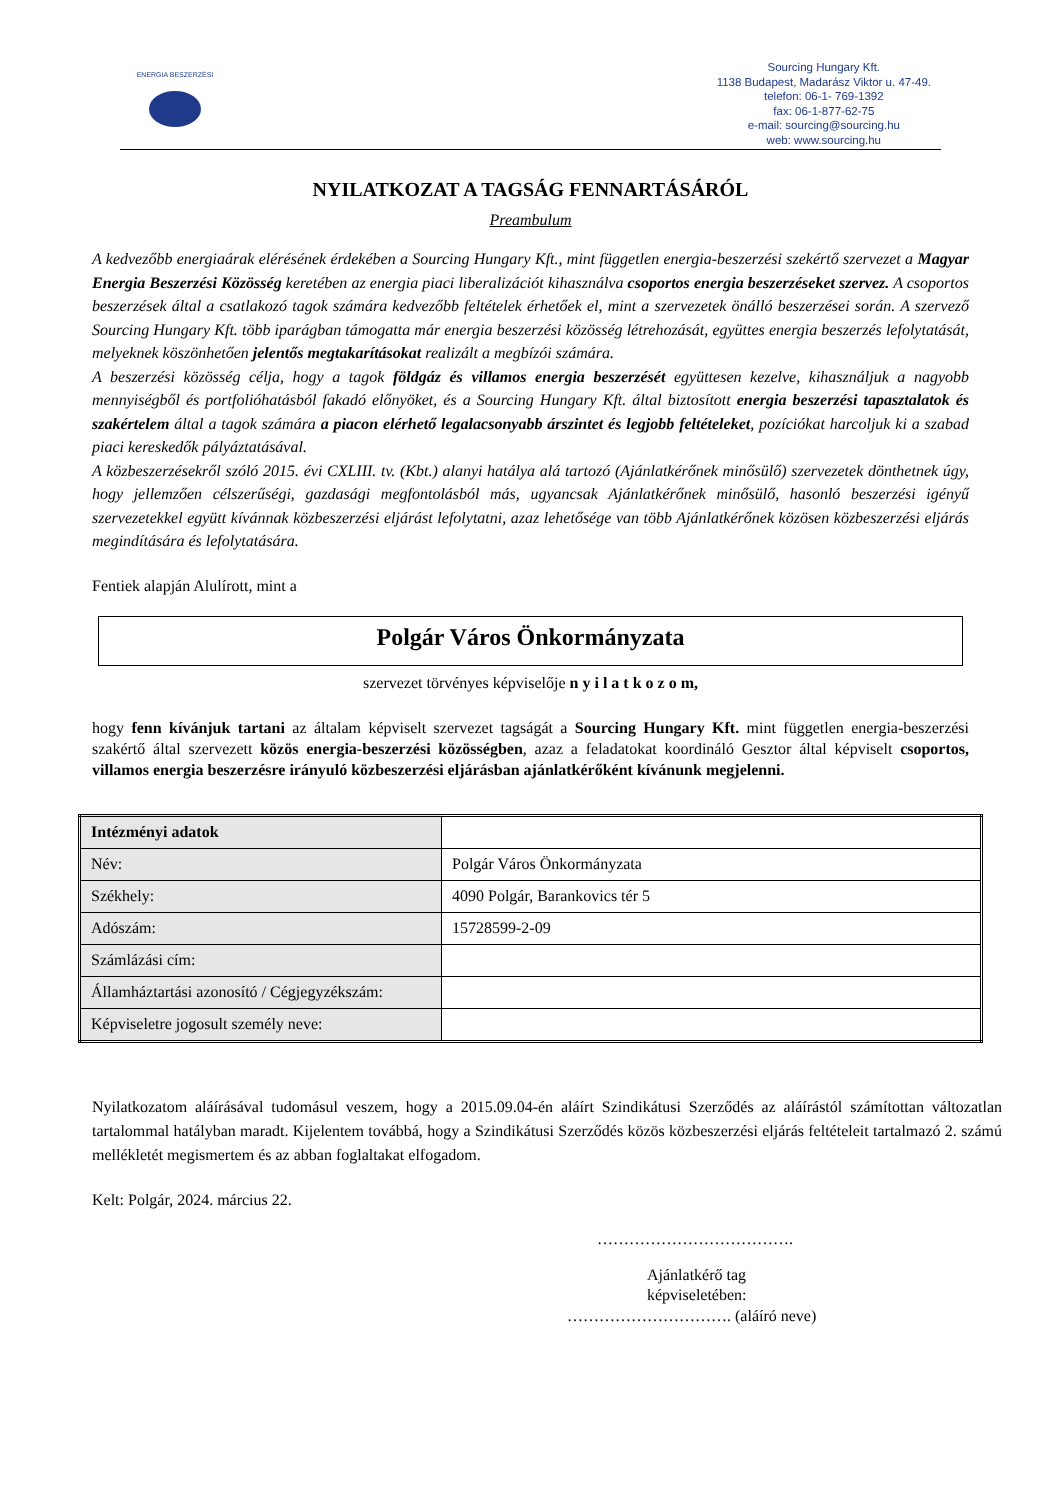ENERGIA BESZERZÉSI
Sourcing Hungary Kft.
1138 Budapest, Madarász Viktor u. 47-49.
telefon: 06-1- 769-1392
fax: 06-1-877-62-75
e-mail: sourcing@sourcing.hu
web: www.sourcing.hu
NYILATKOZAT A TAGSÁG FENNARTÁSÁRÓL
Preambulum
A kedvezőbb energiaárak elérésének érdekében a Sourcing Hungary Kft., mint független energia-beszerzési szekértő szervezet a Magyar Energia Beszerzési Közösség keretében az energia piaci liberalizációt kihasználva csoportos energia beszerzéseket szervez. A csoportos beszerzések által a csatlakozó tagok számára kedvezőbb feltételek érhetőek el, mint a szervezetek önálló beszerzései során. A szervező Sourcing Hungary Kft. több iparágban támogatta már energia beszerzési közösség létrehozását, együttes energia beszerzés lefolytatását, melyeknek köszönhetően jelentős megtakarításokat realizált a megbízói számára.
A beszerzési közösség célja, hogy a tagok földgáz és villamos energia beszerzését együttesen kezelve, kihasználjuk a nagyobb mennyiségből és portfolióhatásból fakadó előnyöket, és a Sourcing Hungary Kft. által biztosított energia beszerzési tapasztalatok és szakértelem által a tagok számára a piacon elérhető legalacsonyabb árszintet és legjobb feltételeket, pozíciókat harcoljuk ki a szabad piaci kereskedők pályáztatásával.
A közbeszerzésekről szóló 2015. évi CXLIII. tv. (Kbt.) alanyi hatálya alá tartozó (Ajánlatkérőnek minősülő) szervezetek dönthetnek úgy, hogy jellemzően célszerűségi, gazdasági megfontolásból más, ugyancsak Ajánlatkérőnek minősülő, hasonló beszerzési igényű szervezetekkel együtt kívánnak közbeszerzési eljárást lefolytatni, azaz lehetősége van több Ajánlatkérőnek közösen közbeszerzési eljárás megindítására és lefolytatására.
Fentiek alapján Alulírott, mint a
Polgár Város Önkormányzata
szervezet törvényes képviselője n y i l a t k o z o m,
hogy fenn kívánjuk tartani az általam képviselt szervezet tagságát a Sourcing Hungary Kft. mint független energia-beszerzési szakértő által szervezett közös energia-beszerzési közösségben, azaz a feladatokat koordináló Gesztor által képviselt csoportos, villamos energia beszerzésre irányuló közbeszerzési eljárásban ajánlatkérőként kívánunk megjelenni.
| Intézményi adatok | |
| Név: | Polgár Város Önkormányzata |
| Székhely: | 4090 Polgár, Barankovics tér 5 |
| Adószám: | 15728599-2-09 |
| Számlázási cím: | |
| Államháztartási azonosító / Cégjegyzékszám: | |
| Képviseletre jogosult személy neve: | |
Nyilatkozatom aláírásával tudomásul veszem, hogy a 2015.09.04-én aláírt Szindikátusi Szerződés az aláírástól számítottan változatlan tartalommal hatályban maradt. Kijelentem továbbá, hogy a Szindikátusi Szerződés közös közbeszerzési eljárás feltételeit tartalmazó 2. számú mellékletét megismertem és az abban foglaltakat elfogadom.
Kelt: Polgár, 2024. március 22.
……………………………….
Ajánlatkérő tag
képviseletében:
…………………………. (aláíró neve)